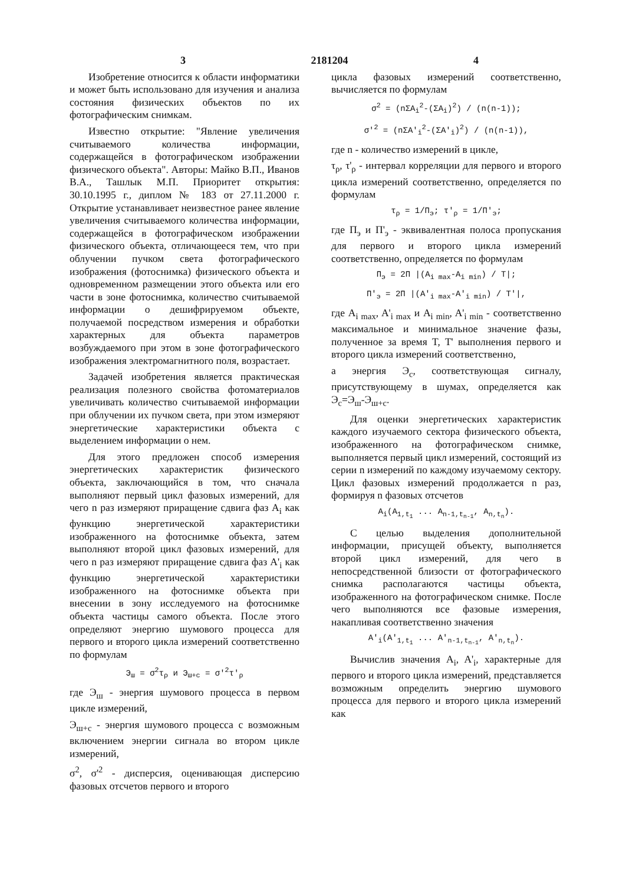3 2181204 4
Изобретение относится к области информатики и может быть использовано для изучения и анализа состояния физических объектов по их фотографическим снимкам.
Известно открытие: "Явление увеличения считываемого количества информации, содержащейся в фотографическом изображении физического объекта". Авторы: Майко В.П., Иванов В.А., Ташлык М.П. Приоритет открытия: 30.10.1995 г., диплом № 183 от 27.11.2000 г. Открытие устанавливает неизвестное ранее явление увеличения считываемого количества информации, содержащейся в фотографическом изображении физического объекта, отличающееся тем, что при облучении пучком света фотографического изображения (фотоснимка) физического объекта и одновременном размещении этого объекта или его части в зоне фотоснимка, количество считываемой информации о дешифрируемом объекте, получаемой посредством измерения и обработки характерных для объекта параметров возбуждаемого при этом в зоне фотографического изображения электромагнитного поля, возрастает.
Задачей изобретения является практическая реализация полезного свойства фотоматериалов увеличивать количество считываемой информации при облучении их пучком света, при этом измеряют энергетические характеристики объекта с выделением информации о нем.
Для этого предложен способ измерения энергетических характеристик физического объекта, заключающийся в том, что сначала выполняют первый цикл фазовых измерений, для чего n раз измеряют приращение сдвига фаз A<sub>i</sub> как функцию энергетической характеристики изображенного на фотоснимке объекта, затем выполняют второй цикл фазовых измерений, для чего n раз измеряют приращение сдвига фаз A'<sub>i</sub> как функцию энергетической характеристики изображенного на фотоснимке объекта при внесении в зону исследуемого на фотоснимке объекта частицы самого объекта. После этого определяют энергию шумового процесса для первого и второго цикла измерений соответственно по формулам
Э<sub>ш</sub> = σ<sup>2</sup>τ<sub>ρ</sub> и Э<sub>ш+с</sub> = σ'<sup>2</sup>τ'<sub>ρ</sub>
где Э<sub>ш</sub> - энергия шумового процесса в первом цикле измерений,
Э<sub>ш+с</sub> - энергия шумового процесса с возможным включением энергии сигнала во втором цикле измерений,
σ<sup>2</sup>, σ'<sup>2</sup> - дисперсия, оценивающая дисперсию фазовых отсчетов первого и второго
цикла фазовых измерений соответственно, вычисляется по формулам
σ<sup>2</sup> = (nΣA<sub>i</sub><sup>2</sup>-(ΣA<sub>i</sub>)<sup>2</sup>) / (n(n-1));
σ'<sup>2</sup> = (nΣA'<sub>i</sub><sup>2</sup>-(ΣA'<sub>i</sub>)<sup>2</sup>) / (n(n-1)),
где n - количество измерений в цикле,
τ<sub>ρ</sub>, τ'<sub>ρ</sub> - интервал корреляции для первого и второго цикла измерений соответственно, определяется по формулам
τ<sub>ρ</sub> = 1/П<sub>э</sub>; τ'<sub>ρ</sub> = 1/П'<sub>э</sub>;
где П<sub>э</sub> и П'<sub>э</sub> - эквивалентная полоса пропускания для первого и второго цикла измерений соответственно, определяется по формулам
П<sub>э</sub> = 2П |(A<sub>i max</sub>-A<sub>i min</sub>) / T|;
П'<sub>э</sub> = 2П |(A'<sub>i max</sub>-A'<sub>i min</sub>) / T'|,
где A<sub>i max</sub>, A'<sub>i max</sub> и A<sub>i min</sub>, A'<sub>i min</sub> - соответственно максимальное и минимальное значение фазы, полученное за время T, T' выполнения первого и второго цикла измерений соответственно,
а энергия Э<sub>с</sub>, соответствующая сигналу, присутствующему в шумах, определяется как Э<sub>с</sub>=Э<sub>ш</sub>-Э<sub>ш+с</sub>.
Для оценки энергетических характеристик каждого изучаемого сектора физического объекта, изображенного на фотографическом снимке, выполняется первый цикл измерений, состоящий из серии n измерений по каждому изучаемому сектору. Цикл фазовых измерений продолжается n раз, формируя n фазовых отсчетов
A<sub>i</sub>(A<sub>1,t<sub>1</sub></sub> ... A<sub>n-1,t<sub>n-1</sub></sub>, A<sub>n,t<sub>n</sub></sub>).
С целью выделения дополнительной информации, присущей объекту, выполняется второй цикл измерений, для чего в непосредственной близости от фотографического снимка располагаются частицы объекта, изображенного на фотографическом снимке. После чего выполняются все фазовые измерения, накапливая соответственно значения
A'<sub>i</sub>(A'<sub>1,t<sub>1</sub></sub> ... A'<sub>n-1,t<sub>n-1</sub></sub>, A'<sub>n,t<sub>n</sub></sub>).
Вычислив значения A<sub>i</sub>, A'<sub>i</sub>, характерные для первого и второго цикла измерений, представляется возможным определить энергию шумового процесса для первого и второго цикла измерений как